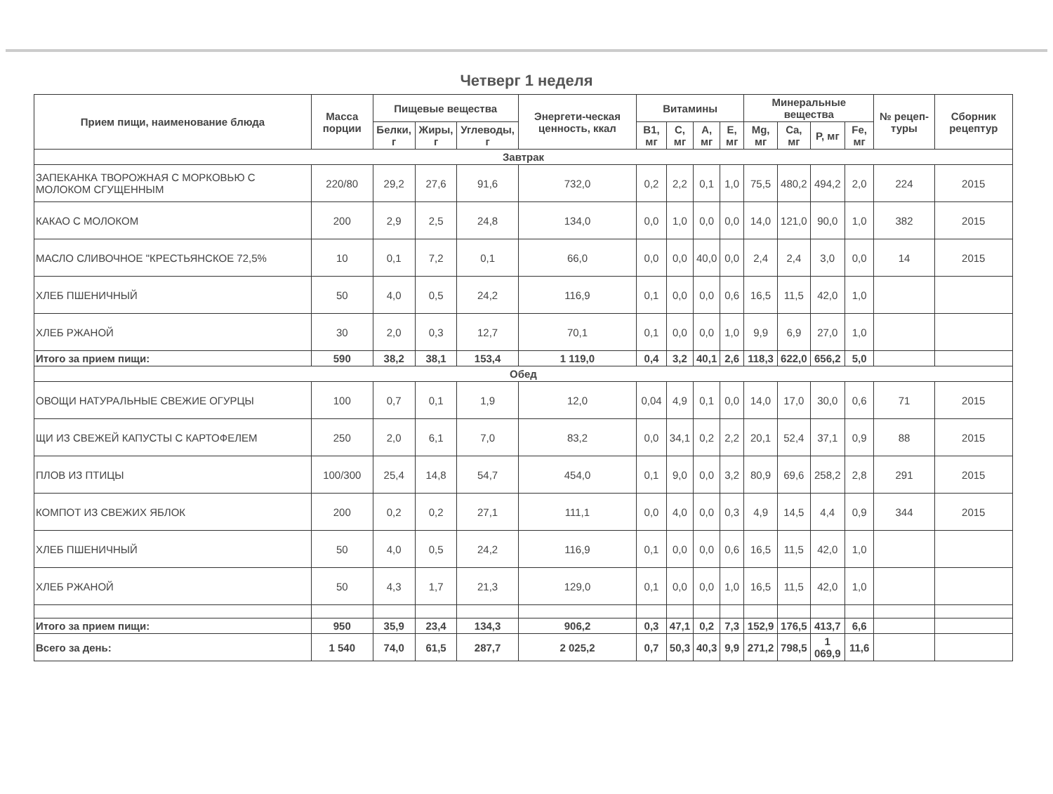Четверг 1 неделя
| Прием пищи, наименование блюда | Масса порции | Пищевые вещества | | | Энергети-ческая ценность, ккал | Витамины | | | | Минеральные вещества | | | | № рецеп-туры | Сборник рецептур |
| --- | --- | --- | --- | --- | --- | --- | --- | --- | --- | --- | --- | --- | --- | --- | --- |
| | | Белки, г | Жиры, г | Углеводы, г | | B1, мг | C, мг | A, мг | E, мг | Mg, мг | Ca, мг | P, мг | Fe, мг | | |
| Завтрак | | | | | | | | | | | | | | | |
| ЗАПЕКАНКА ТВОРОЖНАЯ С МОРКОВЬЮ С МОЛОКОМ СГУЩЕННЫМ | 220/80 | 29,2 | 27,6 | 91,6 | 732,0 | 0,2 | 2,2 | 0,1 | 1,0 | 75,5 | 480,2 | 494,2 | 2,0 | 224 | 2015 |
| КАКАО С МОЛОКОМ | 200 | 2,9 | 2,5 | 24,8 | 134,0 | 0,0 | 1,0 | 0,0 | 0,0 | 14,0 | 121,0 | 90,0 | 1,0 | 382 | 2015 |
| МАСЛО СЛИВОЧНОЕ "КРЕСТЬЯНСКОЕ 72,5% | 10 | 0,1 | 7,2 | 0,1 | 66,0 | 0,0 | 0,0 | 40,0 | 0,0 | 2,4 | 2,4 | 3,0 | 0,0 | 14 | 2015 |
| ХЛЕБ ПШЕНИЧНЫЙ | 50 | 4,0 | 0,5 | 24,2 | 116,9 | 0,1 | 0,0 | 0,0 | 0,6 | 16,5 | 11,5 | 42,0 | 1,0 | | |
| ХЛЕБ РЖАНОЙ | 30 | 2,0 | 0,3 | 12,7 | 70,1 | 0,1 | 0,0 | 0,0 | 1,0 | 9,9 | 6,9 | 27,0 | 1,0 | | |
| Итого за прием пищи: | 590 | 38,2 | 38,1 | 153,4 | 1 119,0 | 0,4 | 3,2 | 40,1 | 2,6 | 118,3 | 622,0 | 656,2 | 5,0 | | |
| Обед | | | | | | | | | | | | | | | |
| ОВОЩИ НАТУРАЛЬНЫЕ СВЕЖИЕ ОГУРЦЫ | 100 | 0,7 | 0,1 | 1,9 | 12,0 | 0,04 | 4,9 | 0,1 | 0,0 | 14,0 | 17,0 | 30,0 | 0,6 | 71 | 2015 |
| ЩИ ИЗ СВЕЖЕЙ КАПУСТЫ С КАРТОФЕЛЕМ | 250 | 2,0 | 6,1 | 7,0 | 83,2 | 0,0 | 34,1 | 0,2 | 2,2 | 20,1 | 52,4 | 37,1 | 0,9 | 88 | 2015 |
| ПЛОВ ИЗ ПТИЦЫ | 100/300 | 25,4 | 14,8 | 54,7 | 454,0 | 0,1 | 9,0 | 0,0 | 3,2 | 80,9 | 69,6 | 258,2 | 2,8 | 291 | 2015 |
| КОМПОТ ИЗ СВЕЖИХ ЯБЛОК | 200 | 0,2 | 0,2 | 27,1 | 111,1 | 0,0 | 4,0 | 0,0 | 0,3 | 4,9 | 14,5 | 4,4 | 0,9 | 344 | 2015 |
| ХЛЕБ ПШЕНИЧНЫЙ | 50 | 4,0 | 0,5 | 24,2 | 116,9 | 0,1 | 0,0 | 0,0 | 0,6 | 16,5 | 11,5 | 42,0 | 1,0 | | |
| ХЛЕБ РЖАНОЙ | 50 | 4,3 | 1,7 | 21,3 | 129,0 | 0,1 | 0,0 | 0,0 | 1,0 | 16,5 | 11,5 | 42,0 | 1,0 | | |
| Итого за прием пищи: | 950 | 35,9 | 23,4 | 134,3 | 906,2 | 0,3 | 47,1 | 0,2 | 7,3 | 152,9 | 176,5 | 413,7 | 6,6 | | |
| Всего за день: | 1 540 | 74,0 | 61,5 | 287,7 | 2 025,2 | 0,7 | 50,3 | 40,3 | 9,9 | 271,2 | 798,5 | 1 069,9 | 11,6 | | |